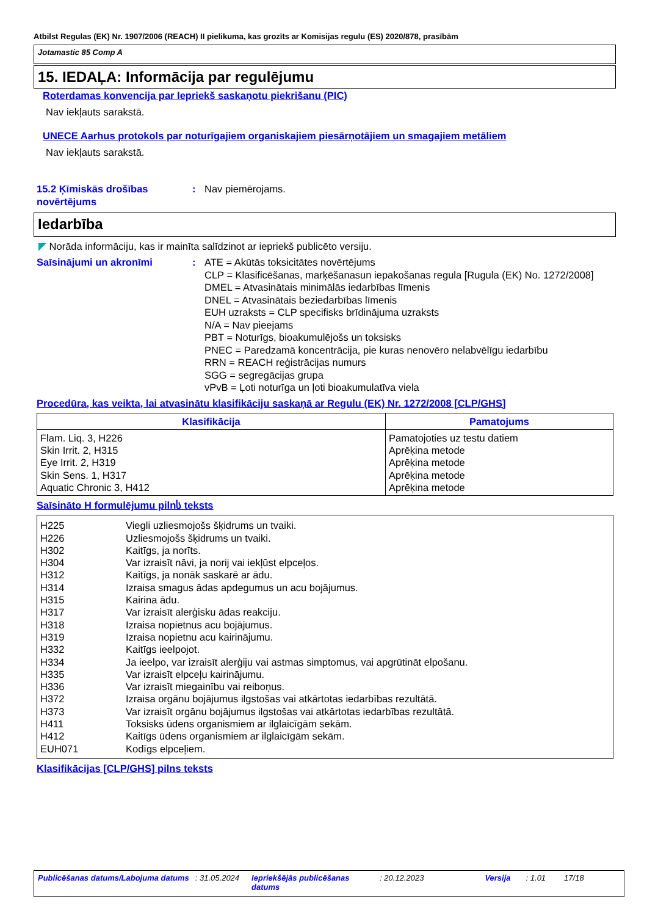Atbilst Regulas (EK) Nr. 1907/2006 (REACH) II pielikuma, kas grozīts ar Komisijas regulu (ES) 2020/878, prasībām
Jotamastic 85 Comp A
15. IEDAĻA: Informācija par regulējumu
Roterdamas konvencija par Iepriekš saskaņotu piekrišanu (PIC)
Nav iekļauts sarakstā.
UNECE Aarhus protokols par noturīgajiem organiskajiem piesārņotājiem un smagajiem metāliem
Nav iekļauts sarakstā.
15.2 Ķīmiskās drošības novērtējums
: Nav piemērojams.
Iedarbība
◤ Norāda informāciju, kas ir mainīta salīdzinot ar iepriekš publicēto versiju.
Saīsinājumi un akronīmi : ATE = Akūtās toksicitātes novērtējums
CLP = Klasificēšanas, marķēšanasun iepakošanas regula [Rugula (EK) No. 1272/2008]
DMEL = Atvasinātais minimālās iedarbības līmenis
DNEL = Atvasinātais beziedarbības līmenis
EUH uzraksts = CLP specifisks brīdinājuma uzraksts
N/A = Nav pieejams
PBT = Noturīgs, bioakumulējošs un toksisks
PNEC = Paredzamā koncentrācija, pie kuras nenovēro nelabvēlīgu iedarbību
RRN = REACH reģistrācijas numurs
SGG = segregācijas grupa
vPvB = Ļoti noturīga un ļoti bioakumulatīva viela
Procedūra, kas veikta, lai atvasinātu klasifikāciju saskaņā ar Regulu (EK) Nr. 1272/2008 [CLP/GHS]
| Klasifikācija | Pamatojums |
| --- | --- |
| Flam. Liq. 3, H226 Skin Irrit. 2, H315 Eye Irrit. 2, H319 Skin Sens. 1, H317 Aquatic Chronic 3, H412 | Pamatojoties uz testu datiem Aprēķina metode Aprēķina metode Aprēķina metode Aprēķina metode |
Saīsināto H formulējumu pilnს teksts
| H225 | Viegli uzliesmojošs šķidrums un tvaiki. |
| H226 | Uzliesmojošs šķidrums un tvaiki. |
| H302 | Kaitīgs, ja norīts. |
| H304 | Var izraisīt nāvi, ja norij vai iekļūst elpceļos. |
| H312 | Kaitīgs, ja nonāk saskarē ar ādu. |
| H314 | Izraisa smagus ādas apdegumus un acu bojājumus. |
| H315 | Kairina ādu. |
| H317 | Var izraisīt alerģisku ādas reakciju. |
| H318 | Izraisa nopietnus acu bojājumus. |
| H319 | Izraisa nopietnu acu kairinājumu. |
| H332 | Kaitīgs ieelpojot. |
| H334 | Ja ieelpo, var izraisīt alerģiju vai astmas simptomus, vai apgrūtināt elpošanu. |
| H335 | Var izraisīt elpceļu kairinājumu. |
| H336 | Var izraisīt miegainību vai reiboņus. |
| H372 | Izraisa orgānu bojājumus ilgstošas vai atkārtotas iedarbības rezultātā. |
| H373 | Var izraisīt orgānu bojājumus ilgstošas vai atkārtotas iedarbības rezultātā. |
| H411 | Toksisks ūdens organismiem ar ilglaicīgām sekām. |
| H412 | Kaitīgs ūdens organismiem ar ilglaicīgām sekām. |
| EUH071 | Kodīgs elpceļiem. |
Klasifikācijas [CLP/GHS] pilns teksts
Publicēšanas datums/Labojuma datums: 31.05.2024 Iepriekšējās publicēšanas datums: 20.12.2023 Versija: 1.01 17/18